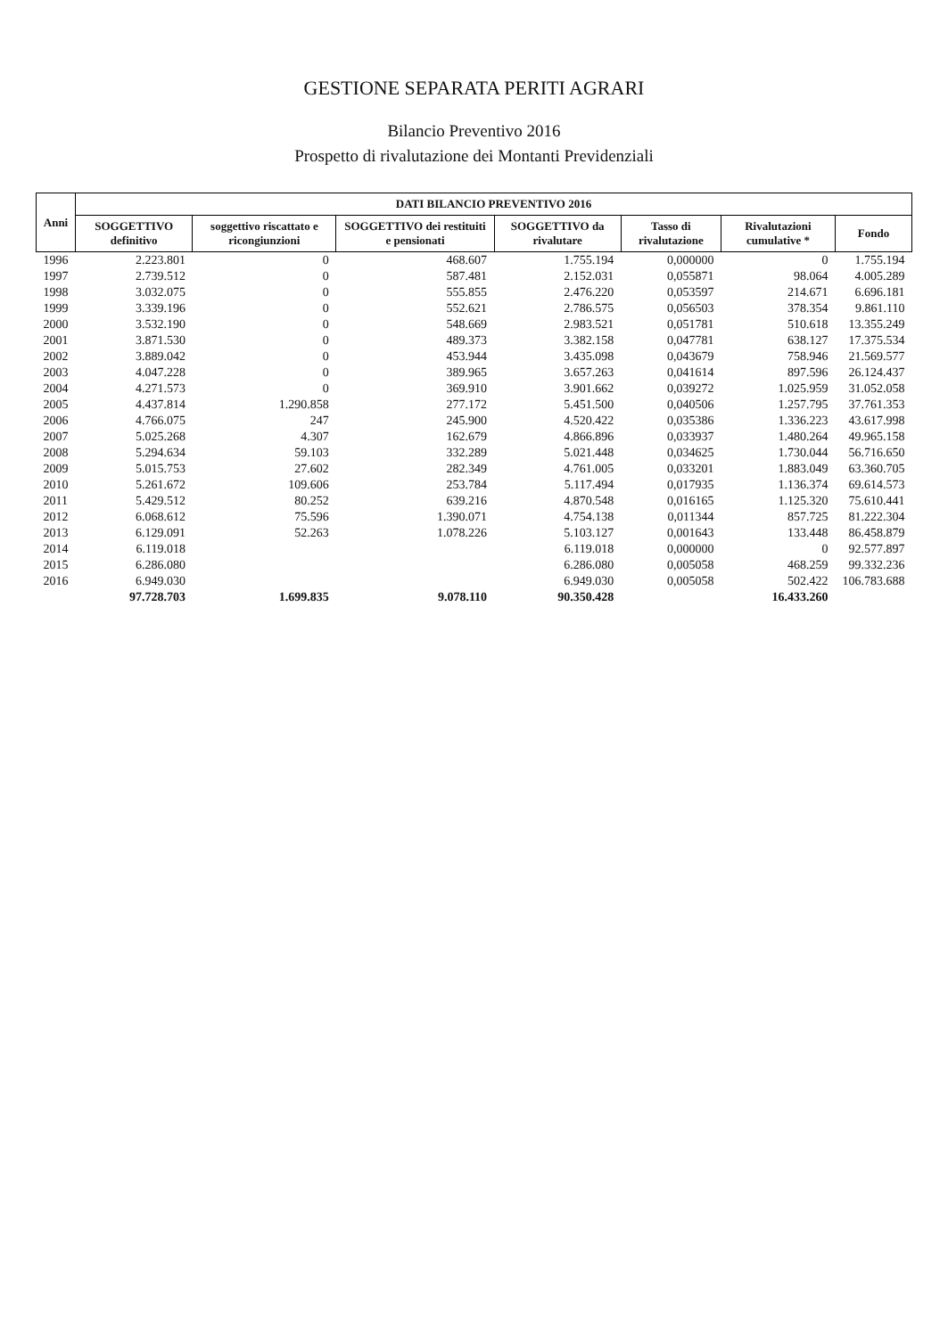GESTIONE SEPARATA PERITI AGRARI
Bilancio Preventivo 2016
Prospetto di rivalutazione dei Montanti Previdenziali
| Anni | DATI BILANCIO PREVENTIVO 2016 | | | | | | |
| --- | --- | --- | --- | --- | --- | --- | --- |
| | SOGGETTIVO definitivo | soggettivo riscattato e ricongiunzioni | SOGGETTIVO dei restituiti e pensionati | SOGGETTIVO da rivalutare | Tasso di rivalutazione | Rivalutazioni cumulative * | Fondo |
| 1996 | 2.223.801 | 0 | 468.607 | 1.755.194 | 0,000000 | 0 | 1.755.194 |
| 1997 | 2.739.512 | 0 | 587.481 | 2.152.031 | 0,055871 | 98.064 | 4.005.289 |
| 1998 | 3.032.075 | 0 | 555.855 | 2.476.220 | 0,053597 | 214.671 | 6.696.181 |
| 1999 | 3.339.196 | 0 | 552.621 | 2.786.575 | 0,056503 | 378.354 | 9.861.110 |
| 2000 | 3.532.190 | 0 | 548.669 | 2.983.521 | 0,051781 | 510.618 | 13.355.249 |
| 2001 | 3.871.530 | 0 | 489.373 | 3.382.158 | 0,047781 | 638.127 | 17.375.534 |
| 2002 | 3.889.042 | 0 | 453.944 | 3.435.098 | 0,043679 | 758.946 | 21.569.577 |
| 2003 | 4.047.228 | 0 | 389.965 | 3.657.263 | 0,041614 | 897.596 | 26.124.437 |
| 2004 | 4.271.573 | 0 | 369.910 | 3.901.662 | 0,039272 | 1.025.959 | 31.052.058 |
| 2005 | 4.437.814 | 1.290.858 | 277.172 | 5.451.500 | 0,040506 | 1.257.795 | 37.761.353 |
| 2006 | 4.766.075 | 247 | 245.900 | 4.520.422 | 0,035386 | 1.336.223 | 43.617.998 |
| 2007 | 5.025.268 | 4.307 | 162.679 | 4.866.896 | 0,033937 | 1.480.264 | 49.965.158 |
| 2008 | 5.294.634 | 59.103 | 332.289 | 5.021.448 | 0,034625 | 1.730.044 | 56.716.650 |
| 2009 | 5.015.753 | 27.602 | 282.349 | 4.761.005 | 0,033201 | 1.883.049 | 63.360.705 |
| 2010 | 5.261.672 | 109.606 | 253.784 | 5.117.494 | 0,017935 | 1.136.374 | 69.614.573 |
| 2011 | 5.429.512 | 80.252 | 639.216 | 4.870.548 | 0,016165 | 1.125.320 | 75.610.441 |
| 2012 | 6.068.612 | 75.596 | 1.390.071 | 4.754.138 | 0,011344 | 857.725 | 81.222.304 |
| 2013 | 6.129.091 | 52.263 | 1.078.226 | 5.103.127 | 0,001643 | 133.448 | 86.458.879 |
| 2014 | 6.119.018 | | | 6.119.018 | 0,000000 | 0 | 92.577.897 |
| 2015 | 6.286.080 | | | 6.286.080 | 0,005058 | 468.259 | 99.332.236 |
| 2016 | 6.949.030 | | | 6.949.030 | 0,005058 | 502.422 | 106.783.688 |
| | 97.728.703 | 1.699.835 | 9.078.110 | 90.350.428 | | 16.433.260 | |